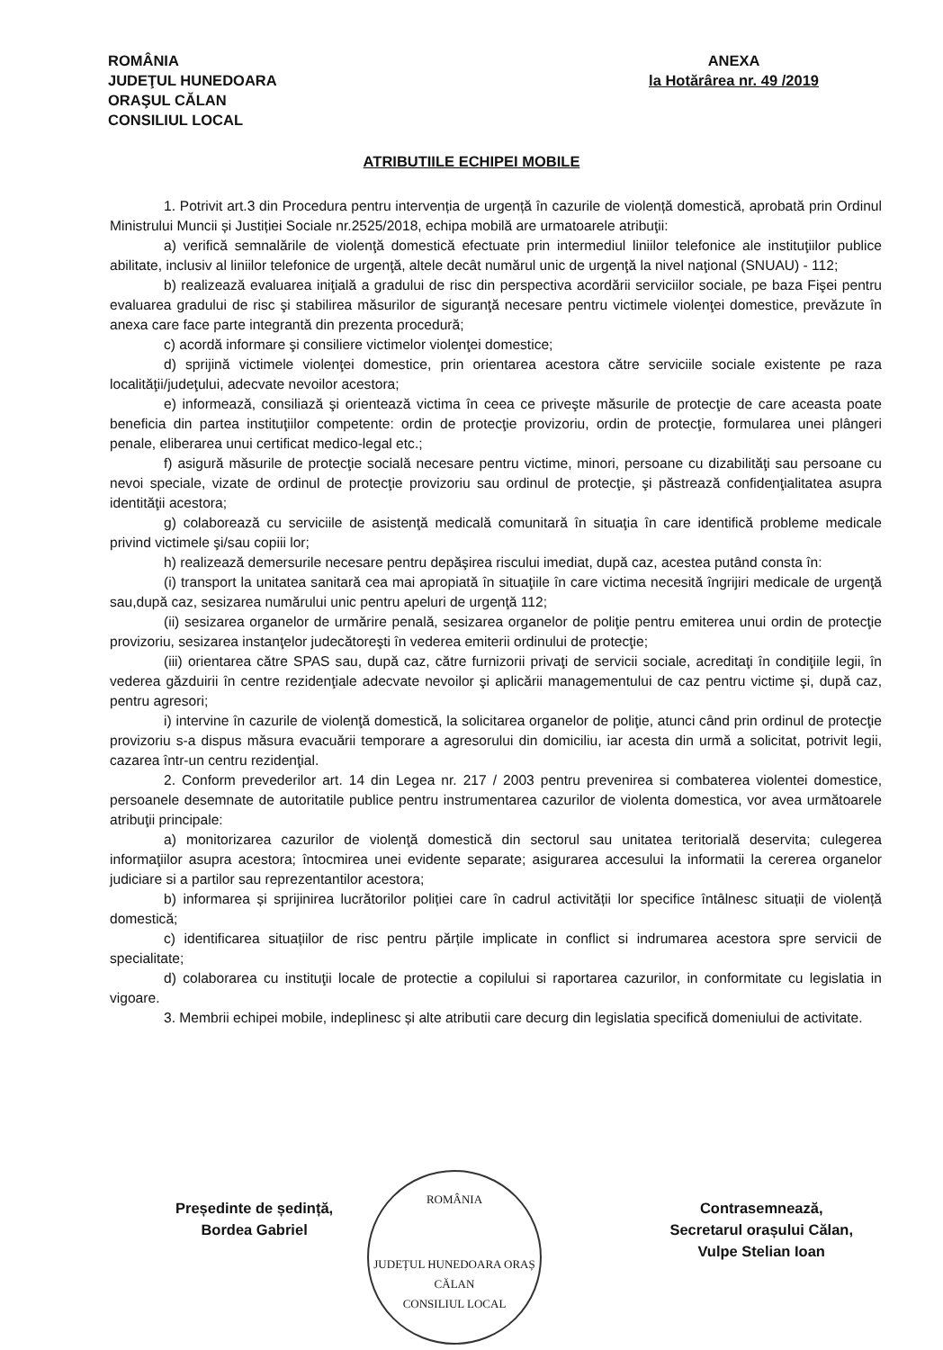ROMÂNIA
JUDEŢUL HUNEDOARA
ORAŞUL CĂLAN
CONSILIUL LOCAL
ANEXA
la Hotărârea nr. 49 /2019
ATRIBUTIILE ECHIPEI MOBILE
1. Potrivit art.3 din Procedura pentru intervenția de urgență în cazurile de violență domestică, aprobată prin Ordinul Ministrului Muncii și Justiției Sociale nr.2525/2018, echipa mobilă are urmatoarele atribuţii:
a) verifică semnalările de violenţă domestică efectuate prin intermediul liniilor telefonice ale instituţiilor publice abilitate, inclusiv al liniilor telefonice de urgenţă, altele decât numărul unic de urgenţă la nivel naţional (SNUAU) - 112;
b) realizează evaluarea iniţială a gradului de risc din perspectiva acordării serviciilor sociale, pe baza Fişei pentru evaluarea gradului de risc şi stabilirea măsurilor de siguranţă necesare pentru victimele violenţei domestice, prevăzute în anexa care face parte integrantă din prezenta procedură;
c) acordă informare şi consiliere victimelor violenţei domestice;
d) sprijină victimele violenţei domestice, prin orientarea acestora către serviciile sociale existente pe raza localităţii/judeţului, adecvate nevoilor acestora;
e) informează, consiliază şi orientează victima în ceea ce priveşte măsurile de protecţie de care aceasta poate beneficia din partea instituţiilor competente: ordin de protecţie provizoriu, ordin de protecţie, formularea unei plângeri penale, eliberarea unui certificat medico-legal etc.;
f) asigură măsurile de protecţie socială necesare pentru victime, minori, persoane cu dizabilităţi sau persoane cu nevoi speciale, vizate de ordinul de protecţie provizoriu sau ordinul de protecţie, şi păstrează confidenţialitatea asupra identităţii acestora;
g) colaborează cu serviciile de asistenţă medicală comunitară în situaţia în care identifică probleme medicale privind victimele şi/sau copiii lor;
h) realizează demersurile necesare pentru depăşirea riscului imediat, după caz, acestea putând consta în:
(i) transport la unitatea sanitară cea mai apropiată în situaţiile în care victima necesită îngrijiri medicale de urgenţă sau,după caz, sesizarea numărului unic pentru apeluri de urgenţă 112;
(ii) sesizarea organelor de urmărire penală, sesizarea organelor de poliţie pentru emiterea unui ordin de protecţie provizoriu, sesizarea instanţelor judecătoreşti în vederea emiterii ordinului de protecţie;
(iii) orientarea către SPAS sau, după caz, către furnizorii privaţi de servicii sociale, acreditaţi în condiţiile legii, în vederea găzduirii în centre rezidenţiale adecvate nevoilor şi aplicării managementului de caz pentru victime şi, după caz, pentru agresori;
i) intervine în cazurile de violenţă domestică, la solicitarea organelor de poliţie, atunci când prin ordinul de protecţie provizoriu s-a dispus măsura evacuării temporare a agresorului din domiciliu, iar acesta din urmă a solicitat, potrivit legii, cazarea într-un centru rezidenţial.
2. Conform prevederilor art. 14 din Legea nr. 217 / 2003 pentru prevenirea si combaterea violentei domestice, persoanele desemnate de autoritatile publice pentru instrumentarea cazurilor de violenta domestica, vor avea următoarele atribuţii principale:
a) monitorizarea cazurilor de violenţă domestică din sectorul sau unitatea teritorială deservita; culegerea informaţiilor asupra acestora; întocmirea unei evidente separate; asigurarea accesului la informatii la cererea organelor judiciare si a partilor sau reprezentantilor acestora;
b) informarea și sprijinirea lucrătorilor poliției care în cadrul activității lor specifice întâlnesc situații de violență domestică;
c) identificarea situațiilor de risc pentru părțile implicate in conflict si indrumarea acestora spre servicii de specialitate;
d) colaborarea cu instituţii locale de protectie a copilului si raportarea cazurilor, in conformitate cu legislatia in vigoare.
3. Membrii echipei mobile, indeplinesc și alte atributii care decurg din legislatia specifică domeniului de activitate.
ROMÂNIA
JUDEȚUL HUNEDOARA ORAȘ CĂLAN
CONSILIUL LOCAL
Președinte de ședință,
Bordea Gabriel
Contrasemnează,
Secretarul orașului Călan,
Vulpe Stelian Ioan